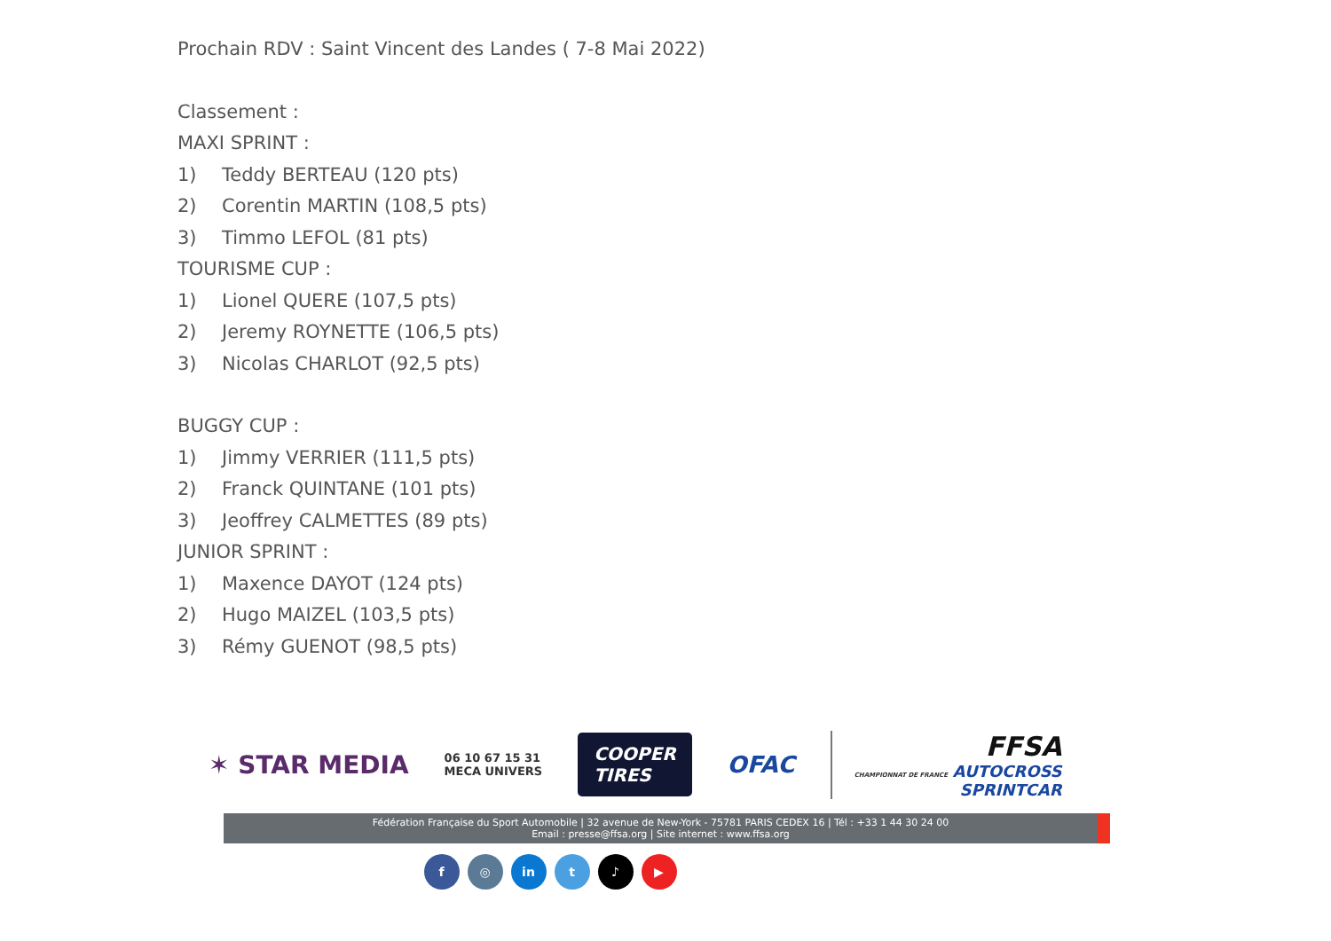Prochain RDV : Saint Vincent des Landes ( 7-8 Mai 2022)
Classement :
MAXI SPRINT :
1) Teddy BERTEAU (120 pts)
2) Corentin MARTIN (108,5 pts)
3) Timmo LEFOL (81 pts)
TOURISME CUP :
1) Lionel QUERE (107,5 pts)
2) Jeremy ROYNETTE (106,5 pts)
3) Nicolas CHARLOT (92,5 pts)
BUGGY CUP :
1) Jimmy VERRIER (111,5 pts)
2) Franck QUINTANE (101 pts)
3) Jeoffrey CALMETTES (89 pts)
JUNIOR SPRINT :
1) Maxence DAYOT (124 pts)
2) Hugo MAIZEL (103,5 pts)
3) Rémy GUENOT (98,5 pts)
✶ STAR MEDIA 06 10 67 15 31
MECA UNIVERS COOPER
TIRES OFAC FFSA
CHAMPIONNAT DE FRANCE AUTOCROSS
SPRINTCAR
Fédération Française du Sport Automobile | 32 avenue de New-York - 75781 PARIS CEDEX 16 | Tél : +33 1 44 30 24 00
Email : presse@ffsa.org | Site internet : www.ffsa.org
f ◎ in t ♪ ▶